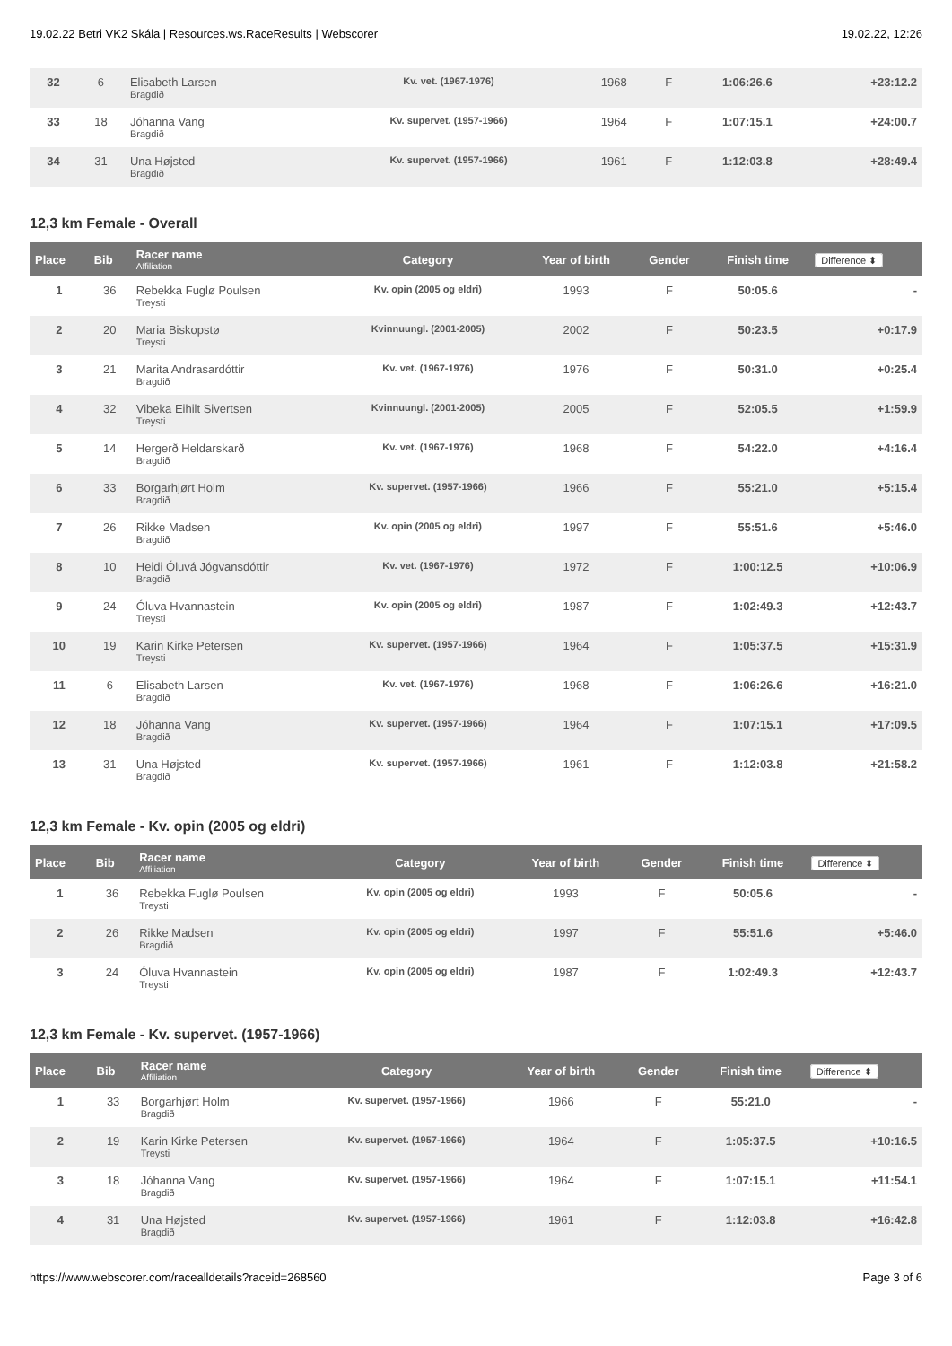19.02.22 Betri VK2 Skála | Resources.ws.RaceResults | Webscorer 19.02.22, 12:26
| 32 | 6 | Elisabeth Larsen Bragdið | Kv. vet. (1967-1976) | 1968 | F | 1:06:26.6 | +23:12.2 |
| 33 | 18 | Jóhanna Vang Bragdið | Kv. supervet. (1957-1966) | 1964 | F | 1:07:15.1 | +24:00.7 |
| 34 | 31 | Una Højsted Bragdið | Kv. supervet. (1957-1966) | 1961 | F | 1:12:03.8 | +28:49.4 |
12,3 km Female - Overall
| Place | Bib | Racer name Affiliation | Category | Year of birth | Gender | Finish time | Difference ⬍ |
| --- | --- | --- | --- | --- | --- | --- | --- |
| 1 | 36 | Rebekka Fuglø Poulsen Treysti | Kv. opin (2005 og eldri) | 1993 | F | 50:05.6 | - |
| 2 | 20 | Maria Biskopstø Treysti | Kvinnuungl. (2001-2005) | 2002 | F | 50:23.5 | +0:17.9 |
| 3 | 21 | Marita Andrasardóttir Bragdið | Kv. vet. (1967-1976) | 1976 | F | 50:31.0 | +0:25.4 |
| 4 | 32 | Vibeka Eihilt Sivertsen Treysti | Kvinnuungl. (2001-2005) | 2005 | F | 52:05.5 | +1:59.9 |
| 5 | 14 | Hergerð Heldarskarð Bragdið | Kv. vet. (1967-1976) | 1968 | F | 54:22.0 | +4:16.4 |
| 6 | 33 | Borgarhjørt Holm Bragdið | Kv. supervet. (1957-1966) | 1966 | F | 55:21.0 | +5:15.4 |
| 7 | 26 | Rikke Madsen Bragdið | Kv. opin (2005 og eldri) | 1997 | F | 55:51.6 | +5:46.0 |
| 8 | 10 | Heidi Óluvá Jógvansdóttir Bragdið | Kv. vet. (1967-1976) | 1972 | F | 1:00:12.5 | +10:06.9 |
| 9 | 24 | Óluva Hvannastein Treysti | Kv. opin (2005 og eldri) | 1987 | F | 1:02:49.3 | +12:43.7 |
| 10 | 19 | Karin Kirke Petersen Treysti | Kv. supervet. (1957-1966) | 1964 | F | 1:05:37.5 | +15:31.9 |
| 11 | 6 | Elisabeth Larsen Bragdið | Kv. vet. (1967-1976) | 1968 | F | 1:06:26.6 | +16:21.0 |
| 12 | 18 | Jóhanna Vang Bragdið | Kv. supervet. (1957-1966) | 1964 | F | 1:07:15.1 | +17:09.5 |
| 13 | 31 | Una Højsted Bragdið | Kv. supervet. (1957-1966) | 1961 | F | 1:12:03.8 | +21:58.2 |
12,3 km Female - Kv. opin (2005 og eldri)
| Place | Bib | Racer name Affiliation | Category | Year of birth | Gender | Finish time | Difference ⬍ |
| --- | --- | --- | --- | --- | --- | --- | --- |
| 1 | 36 | Rebekka Fuglø Poulsen Treysti | Kv. opin (2005 og eldri) | 1993 | F | 50:05.6 | - |
| 2 | 26 | Rikke Madsen Bragdið | Kv. opin (2005 og eldri) | 1997 | F | 55:51.6 | +5:46.0 |
| 3 | 24 | Óluva Hvannastein Treysti | Kv. opin (2005 og eldri) | 1987 | F | 1:02:49.3 | +12:43.7 |
12,3 km Female - Kv. supervet. (1957-1966)
| Place | Bib | Racer name Affiliation | Category | Year of birth | Gender | Finish time | Difference ⬍ |
| --- | --- | --- | --- | --- | --- | --- | --- |
| 1 | 33 | Borgarhjørt Holm Bragdið | Kv. supervet. (1957-1966) | 1966 | F | 55:21.0 | - |
| 2 | 19 | Karin Kirke Petersen Treysti | Kv. supervet. (1957-1966) | 1964 | F | 1:05:37.5 | +10:16.5 |
| 3 | 18 | Jóhanna Vang Bragdið | Kv. supervet. (1957-1966) | 1964 | F | 1:07:15.1 | +11:54.1 |
| 4 | 31 | Una Højsted Bragdið | Kv. supervet. (1957-1966) | 1961 | F | 1:12:03.8 | +16:42.8 |
https://www.webscorer.com/racealldetails?raceid=268560 Page 3 of 6